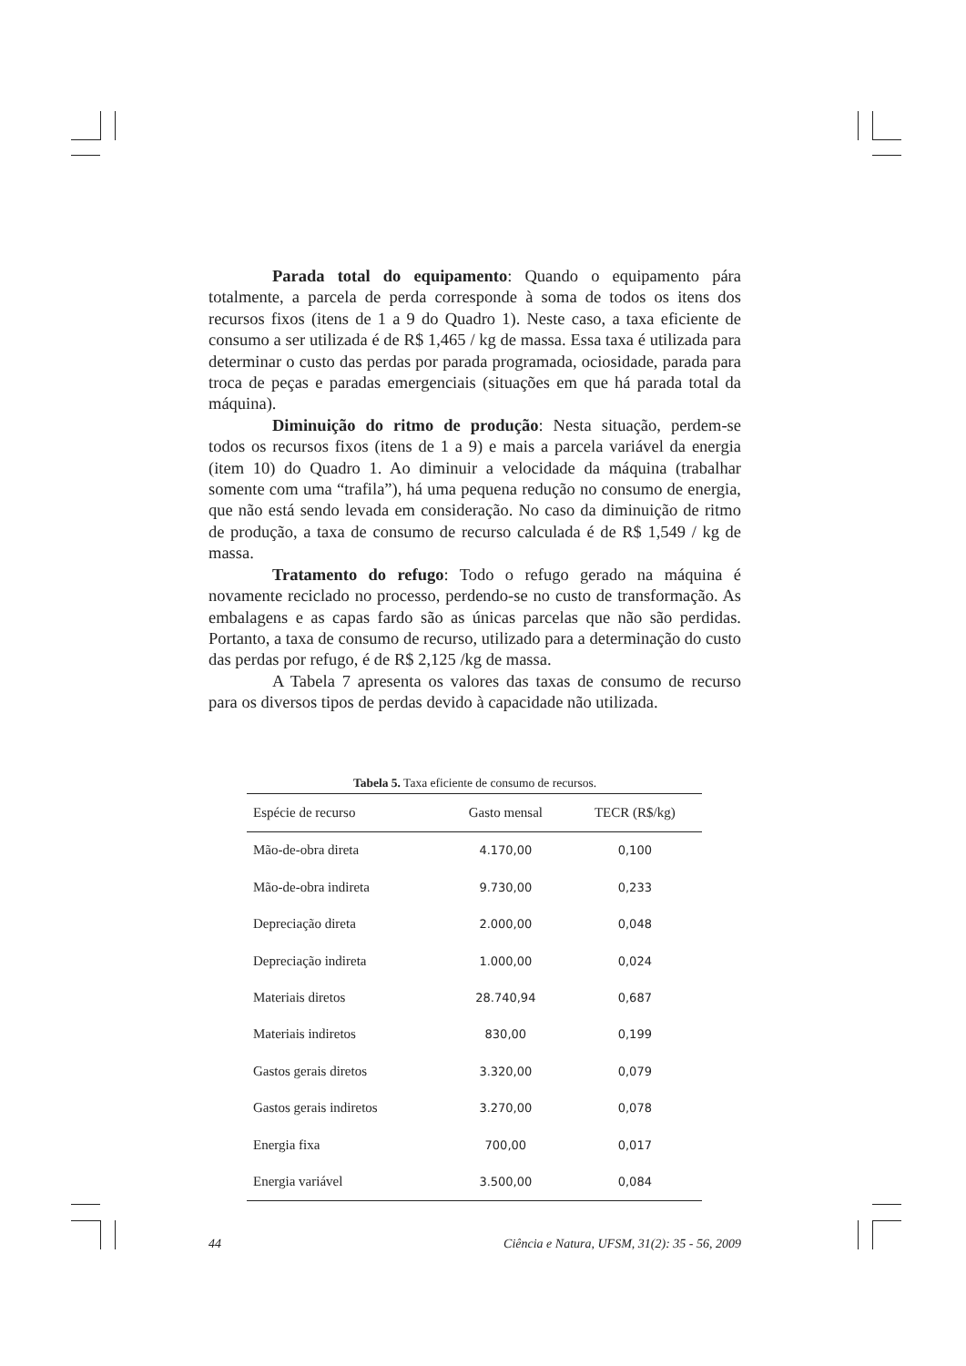Parada total do equipamento: Quando o equipamento pára totalmente, a parcela de perda corresponde à soma de todos os itens dos recursos fixos (itens de 1 a 9 do Quadro 1). Neste caso, a taxa eficiente de consumo a ser utilizada é de R$ 1,465 / kg de massa. Essa taxa é utilizada para determinar o custo das perdas por parada programada, ociosidade, parada para troca de peças e paradas emergenciais (situações em que há parada total da máquina).
Diminuição do ritmo de produção: Nesta situação, perdem-se todos os recursos fixos (itens de 1 a 9) e mais a parcela variável da energia (item 10) do Quadro 1. Ao diminuir a velocidade da máquina (trabalhar somente com uma “trafila”), há uma pequena redução no consumo de energia, que não está sendo levada em consideração. No caso da diminuição de ritmo de produção, a taxa de consumo de recurso calculada é de R$ 1,549 / kg de massa.
Tratamento do refugo: Todo o refugo gerado na máquina é novamente reciclado no processo, perdendo-se no custo de transformação. As embalagens e as capas fardo são as únicas parcelas que não são perdidas. Portanto, a taxa de consumo de recurso, utilizado para a determinação do custo das perdas por refugo, é de R$ 2,125 /kg de massa.
A Tabela 7 apresenta os valores das taxas de consumo de recurso para os diversos tipos de perdas devido à capacidade não utilizada.
Tabela 5. Taxa eficiente de consumo de recursos.
| Espécie de recurso | Gasto mensal | TECR (R$/kg) |
| --- | --- | --- |
| Mão-de-obra direta | 4.170,00 | 0,100 |
| Mão-de-obra indireta | 9.730,00 | 0,233 |
| Depreciação direta | 2.000,00 | 0,048 |
| Depreciação indireta | 1.000,00 | 0,024 |
| Materiais diretos | 28.740,94 | 0,687 |
| Materiais indiretos | 830,00 | 0,199 |
| Gastos gerais diretos | 3.320,00 | 0,079 |
| Gastos gerais indiretos | 3.270,00 | 0,078 |
| Energia fixa | 700,00 | 0,017 |
| Energia variável | 3.500,00 | 0,084 |
44 Ciência e Natura, UFSM, 31(2): 35 - 56, 2009